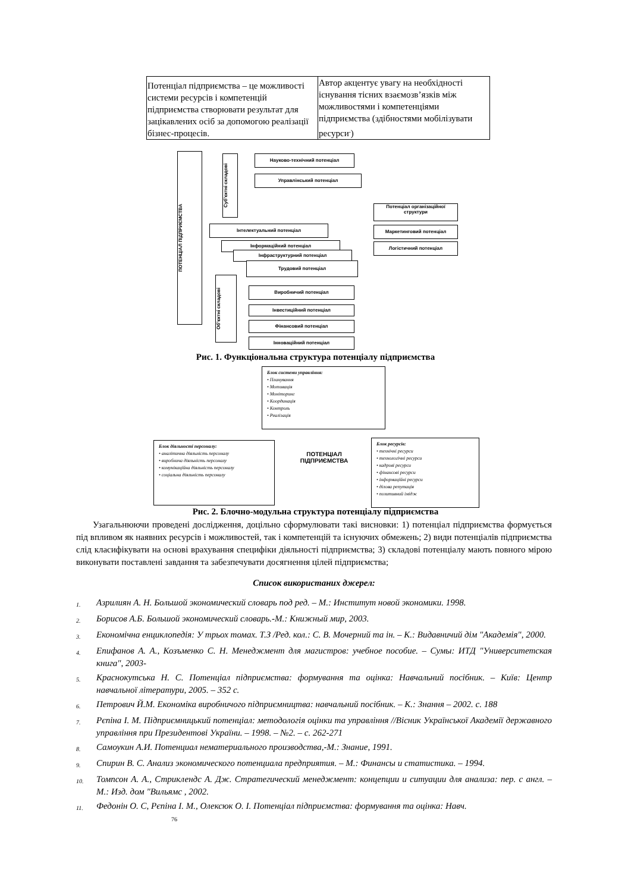| Потенціал підприємства – це можливості системи ресурсів і компетенцій підприємства створювати результат для зацікавлених осіб за допомогою реалізації бізнес-процесів. | Автор акцентує увагу на необхідності існування тісних взаємозв’язків між можливостями і компетенціями підприємства (здібностями мобілізувати ресурси<sup>.</sup>) |
ПОТЕНЦІАЛ ПІДПРИЄМСТВА
Суб’єктні складові
Об’єктні складові
Науково-технічний потенціал
Управлінський потенціал
Потенціал організаційної структури
Маркетинговий потенціал
Логістичний потенціал
Інтелектуальний потенціал
Інформаційний потенціал
Інфраструктурний потенціал
Трудовий потенціал
Виробничий потенціал
Інвестиційний потенціал
Фінансовий потенціал
Інноваційний потенціал
Рис. 1. Функціональна структура потенціалу підприємства
Блок системи управління:
• Планування
• Мотивація
• Моніторинг
• Координація
• Контроль
• Реалізація
Блок діяльності персоналу:
• аналітична діяльність персоналу
• виробнича діяльність персоналу
• комунікаційна діяльність персоналу
• соціальна діяльність персоналу
ПОТЕНЦІАЛ ПІДПРИЄМСТВА
Блок ресурсів:
• технічні ресурси
• технологічні ресурси
• кадрові ресурси
• фінансові ресурси
• інформаційні ресурси
• ділова репутація
• позитивний імідж
Рис. 2. Блочно-модульна структура потенціалу підприємства
Узагальнюючи проведені дослідження, доцільно сформулювати такі висновки: 1) потенціал підприємства формується під впливом як наявних ресурсів і можливостей, так і компетенцій та існуючих обмежень; 2) види потенціалів підприємства слід класифікувати на основі врахування специфіки діяльності підприємства; 3) складові потенціалу мають повного мірою виконувати поставлені завдання та забезпечувати досягнення цілей підприємства;
Список використаних джерел:
1. Азрилиян А. Н. Большой экономический словарь под ред. – М.: Институт новой экономики. 1998.
2. Борисов А.Б. Большой экономический словарь.-М.: Книжный мир, 2003.
3. Економічна енциклопедія: У трьох томах. Т.З /Ред. кол.: С. В. Мочерний та ін. – К.: Видавничий дім "Академія", 2000.
4. Епифанов А. А., Козъменко С. Н. Менеджмент для магистров: учебное пособие. – Сумы: ИТД "Университетская книга", 2003-
5. Краснокутська Н. С. Потенціал підприємства: формування та оцінка: Навчальний посібник. – Київ: Центр навчальної літератури, 2005. – 352 с.
6. Петрович Й.М. Економіка виробничого підприємництва: навчальний посібник. – К.: Знання – 2002. с. 188
7. Рєпіна І. М. Підприємницький потенціал: методологія оцінки та управління //Вісник Української Академії державного управління при Президентові України. – 1998. – №2. – с. 262-271
8. Самоукин А.И. Потенциал нематериального производства,-М.: Знание, 1991.
9. Спирин В. С. Анализ экономического потенциала предприятия. – М.: Финансы и статистика. – 1994.
10. Томпсон А. А., Стриклендс А. Дж. Стратегический менеджмент: концепции и ситуации для анализа: пер. с англ. – М.: Изд. дом "Вильямс , 2002.
11. Федонін О. С, Рєпіна І. М., Олексюк О. І. Потенціал підприємства: формування та оцінка: Навч.
76